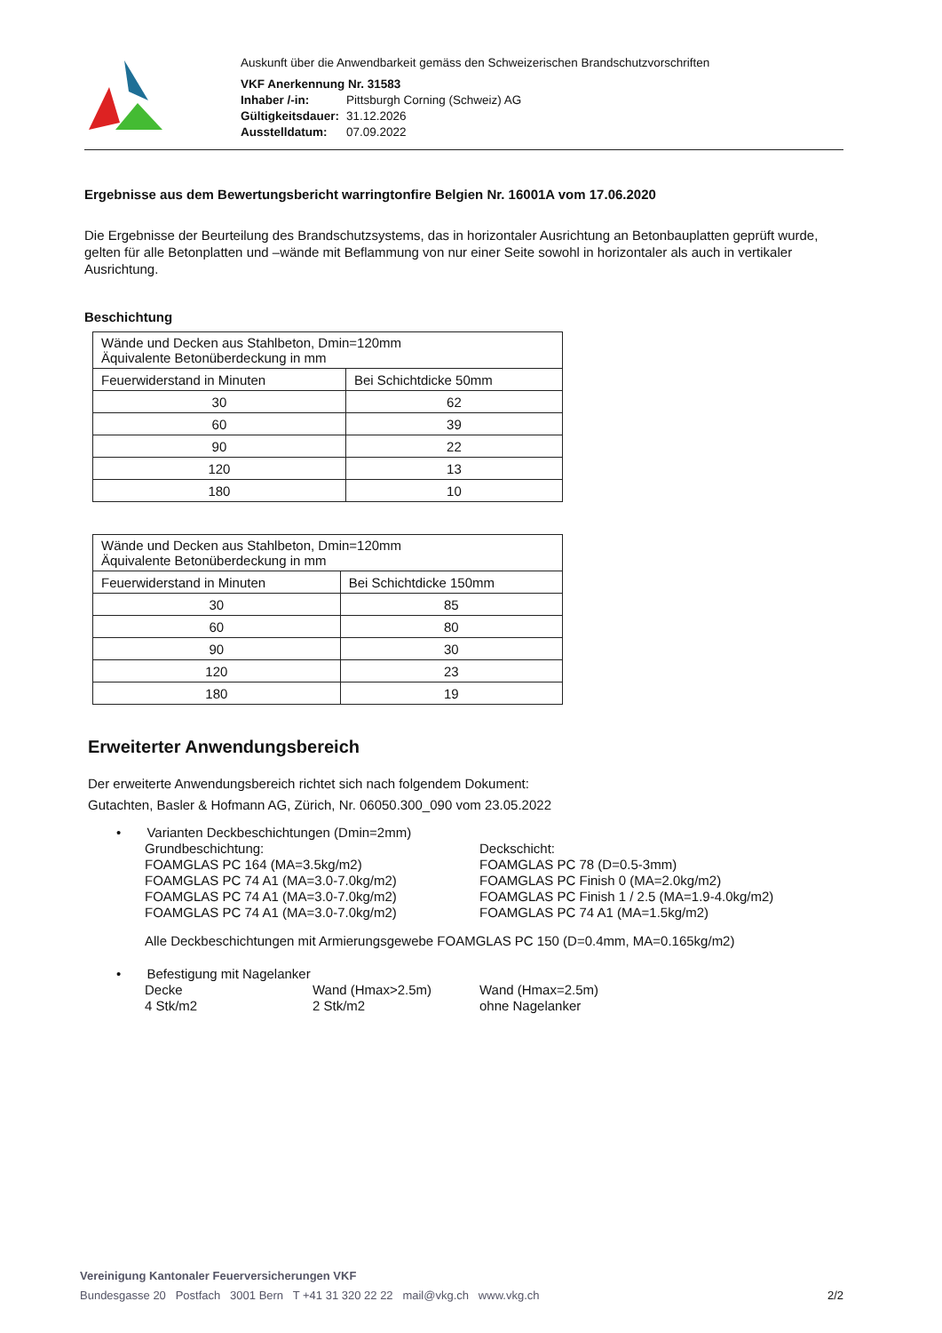Auskunft über die Anwendbarkeit gemäss den Schweizerischen Brandschutzvorschriften
VKF Anerkennung Nr. 31583
| Inhaber /-in: | Pittsburgh Corning (Schweiz) AG |
| Gültigkeitsdauer: | 31.12.2026 |
| Ausstelldatum: | 07.09.2022 |
Ergebnisse aus dem Bewertungsbericht warringtonfire Belgien Nr. 16001A vom 17.06.2020
Die Ergebnisse der Beurteilung des Brandschutzsystems, das in horizontaler Ausrichtung an Betonbauplatten geprüft wurde, gelten für alle Betonplatten und –wände mit Beflammung von nur einer Seite sowohl in horizontaler als auch in vertikaler Ausrichtung.
Beschichtung
| Wände und Decken aus Stahlbeton, Dmin=120mm Äquivalente Betonüberdeckung in mm | |
| --- | --- |
| Feuerwiderstand in Minuten | Bei Schichtdicke 50mm |
| 30 | 62 |
| 60 | 39 |
| 90 | 22 |
| 120 | 13 |
| 180 | 10 |
| Wände und Decken aus Stahlbeton, Dmin=120mm Äquivalente Betonüberdeckung in mm | |
| --- | --- |
| Feuerwiderstand in Minuten | Bei Schichtdicke 150mm |
| 30 | 85 |
| 60 | 80 |
| 90 | 30 |
| 120 | 23 |
| 180 | 19 |
Erweiterter Anwendungsbereich
Der erweiterte Anwendungsbereich richtet sich nach folgendem Dokument:
Gutachten, Basler & Hofmann AG, Zürich, Nr. 06050.300_090 vom 23.05.2022
• Varianten Deckbeschichtungen (Dmin=2mm)
Grundbeschichtung:
FOAMGLAS PC 164 (MA=3.5kg/m2)
FOAMGLAS PC 74 A1 (MA=3.0-7.0kg/m2)
FOAMGLAS PC 74 A1 (MA=3.0-7.0kg/m2)
FOAMGLAS PC 74 A1 (MA=3.0-7.0kg/m2)
Deckschicht:
FOAMGLAS PC 78 (D=0.5-3mm)
FOAMGLAS PC Finish 0 (MA=2.0kg/m2)
FOAMGLAS PC Finish 1 / 2.5 (MA=1.9-4.0kg/m2)
FOAMGLAS PC 74 A1 (MA=1.5kg/m2)
Alle Deckbeschichtungen mit Armierungsgewebe FOAMGLAS PC 150 (D=0.4mm, MA=0.165kg/m2)
• Befestigung mit Nagelanker
Decke
4 Stk/m2
Wand (Hmax>2.5m)
2 Stk/m2
Wand (Hmax=2.5m)
ohne Nagelanker
Vereinigung Kantonaler Feuerversicherungen VKF
Bundesgasse 20 Postfach 3001 Bern T +41 31 320 22 22 mail@vkg.ch www.vkg.ch 2/2